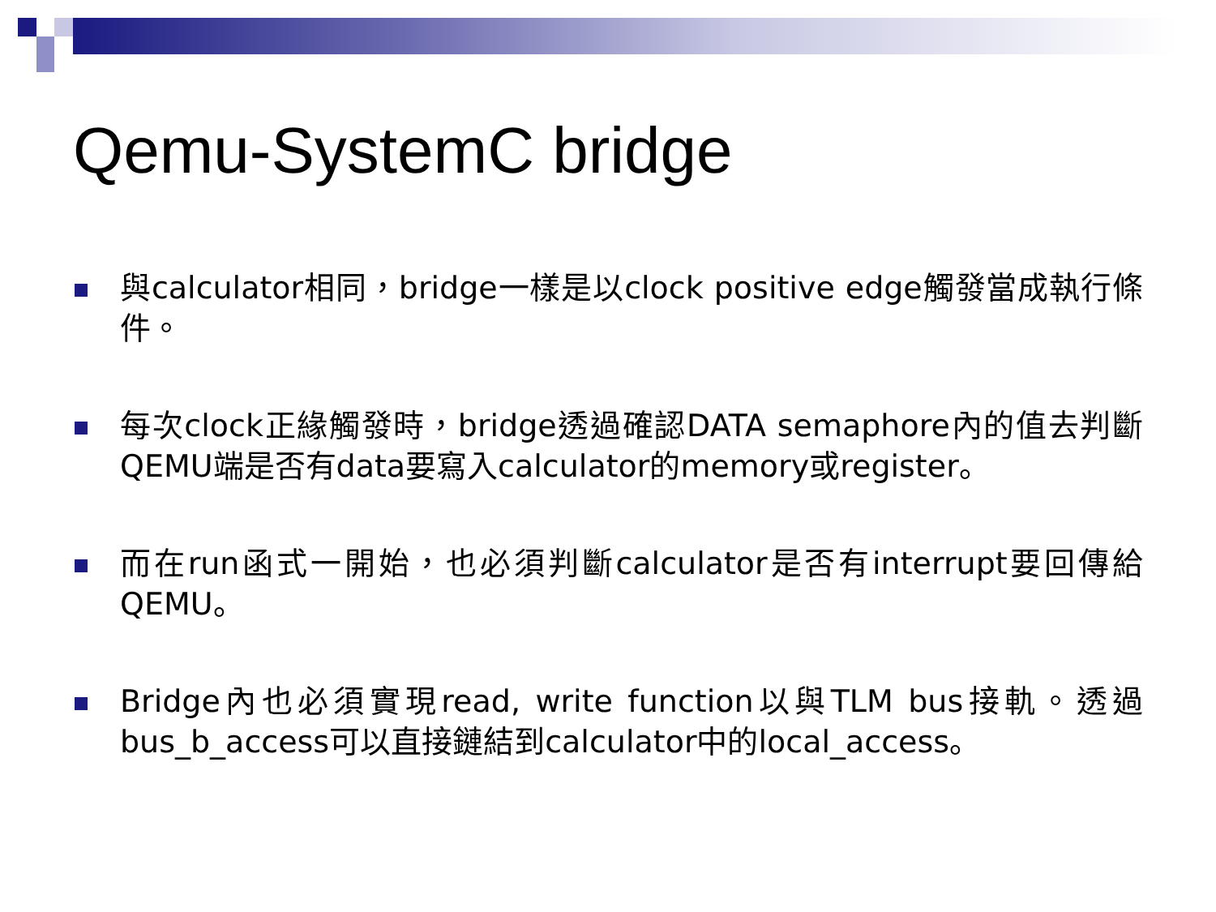Qemu-SystemC bridge
與calculator相同，bridge一樣是以clock positive edge觸發當成執行條件。
每次clock正緣觸發時，bridge透過確認DATA semaphore內的值去判斷QEMU端是否有data要寫入calculator的memory或register。
而在run函式一開始，也必須判斷calculator是否有interrupt要回傳給QEMU。
Bridge內也必須實現read, write function以與TLM bus接軌。透過bus_b_access可以直接鏈結到calculator中的local_access。